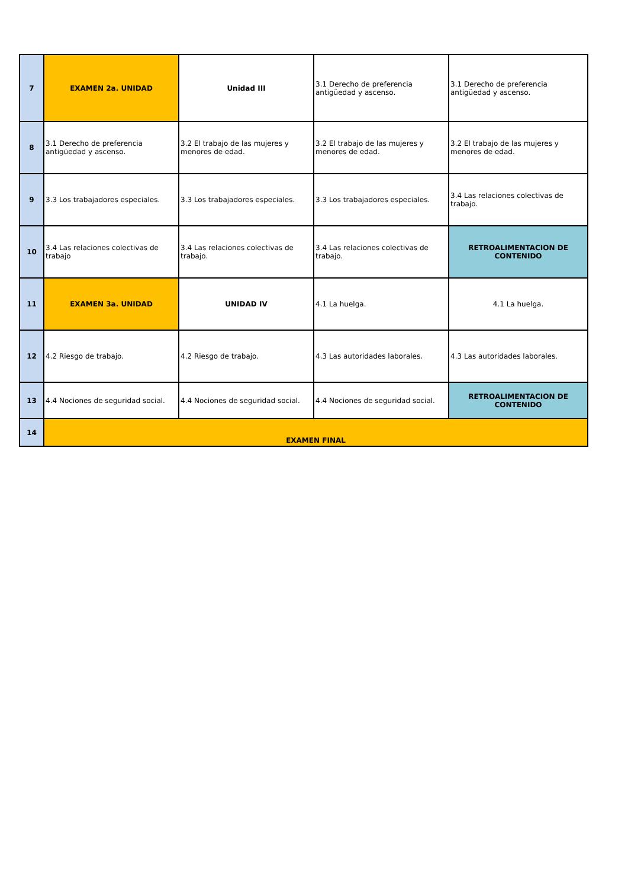| 7 | EXAMEN 2a. UNIDAD | Unidad III | 3.1 Derecho de preferencia antigüedad y ascenso. | 3.1 Derecho de preferencia antigüedad y ascenso. |
| 8 | 3.1 Derecho de preferencia antigüedad y ascenso. | 3.2 El trabajo de las mujeres y menores de edad. | 3.2 El trabajo de las mujeres y menores de edad. | 3.2 El trabajo de las mujeres y menores de edad. |
| 9 | 3.3 Los trabajadores especiales. | 3.3 Los trabajadores especiales. | 3.3 Los trabajadores especiales. | 3.4 Las relaciones colectivas de trabajo. |
| 10 | 3.4 Las relaciones colectivas de trabajo | 3.4 Las relaciones colectivas de trabajo. | 3.4 Las relaciones colectivas de trabajo. | RETROALIMENTACION DE CONTENIDO |
| 11 | EXAMEN 3a. UNIDAD | UNIDAD IV | 4.1 La huelga. | 4.1 La huelga. |
| 12 | 4.2 Riesgo de trabajo. | 4.2 Riesgo de trabajo. | 4.3 Las autoridades laborales. | 4.3 Las autoridades laborales. |
| 13 | 4.4 Nociones de seguridad social. | 4.4 Nociones de seguridad social. | 4.4 Nociones de seguridad social. | RETROALIMENTACION DE CONTENIDO |
| 14 | EXAMEN FINAL | | | |